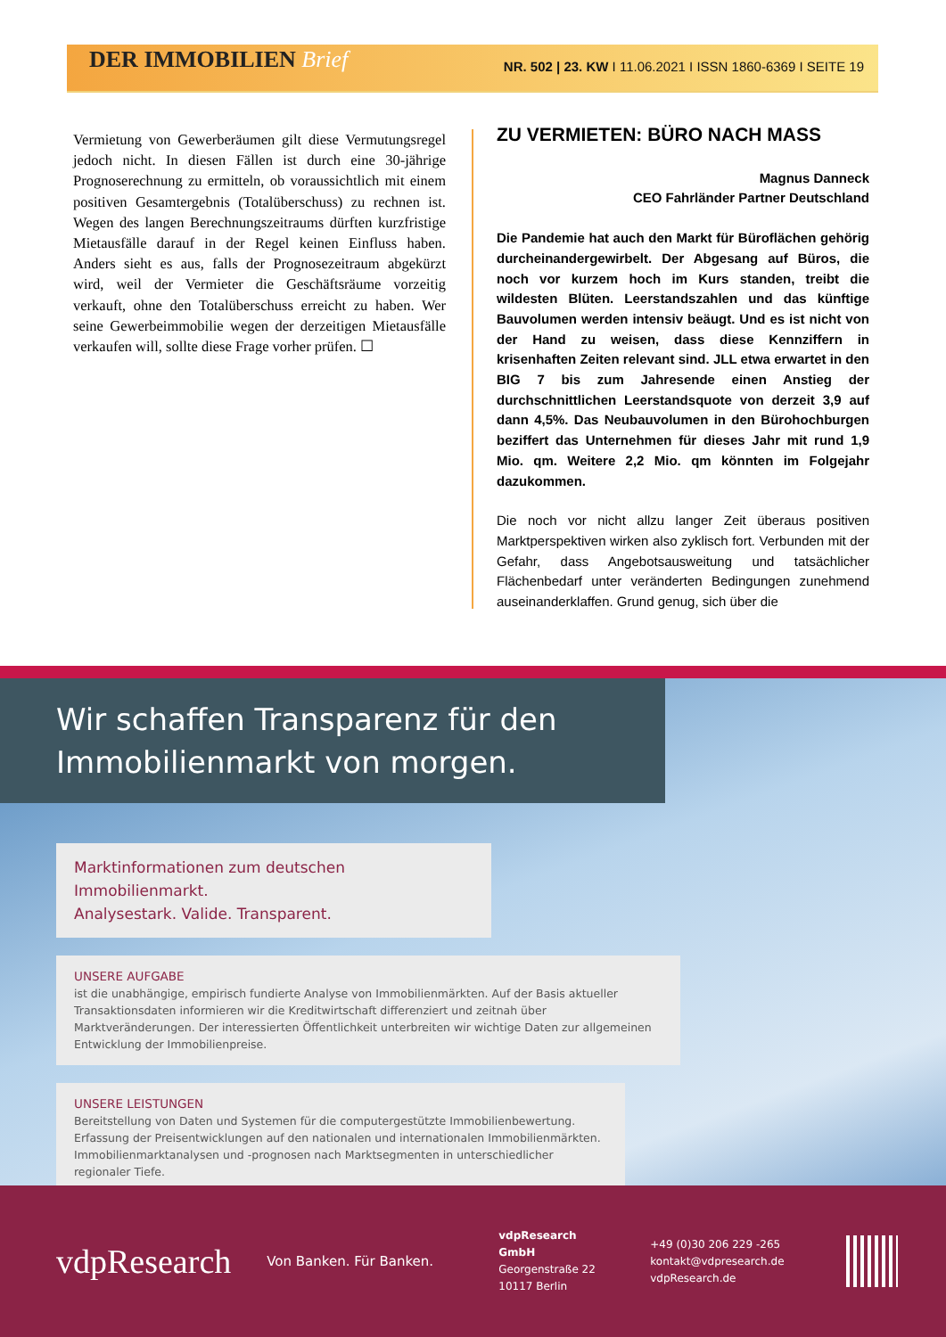DER IMMOBILIEN Brief
NR. 502 | 23. KW I 11.06.2021 I ISSN 1860-6369 I SEITE 19
Vermietung von Gewerberäumen gilt diese Vermutungsregel jedoch nicht. In diesen Fällen ist durch eine 30-jährige Prognoserechnung zu ermitteln, ob voraussichtlich mit einem positiven Gesamtergebnis (Totalüberschuss) zu rechnen ist. Wegen des langen Berechnungszeitraums dürften kurzfristige Mietausfälle darauf in der Regel keinen Einfluss haben. Anders sieht es aus, falls der Prognosezeitraum abgekürzt wird, weil der Vermieter die Geschäftsräume vorzeitig verkauft, ohne den Totalüberschuss erreicht zu haben. Wer seine Gewerbeimmobilie wegen der derzeitigen Mietausfälle verkaufen will, sollte diese Frage vorher prüfen. ☐
ZU VERMIETEN: BÜRO NACH MASS
Magnus Danneck
CEO Fahrländer Partner Deutschland
Die Pandemie hat auch den Markt für Büroflächen gehörig durcheinandergewirbelt. Der Abgesang auf Büros, die noch vor kurzem hoch im Kurs standen, treibt die wildesten Blüten. Leerstandszahlen und das künftige Bauvolumen werden intensiv beäugt. Und es ist nicht von der Hand zu weisen, dass diese Kennziffern in krisenhaften Zeiten relevant sind. JLL etwa erwartet in den BIG 7 bis zum Jahresende einen Anstieg der durchschnittlichen Leerstandsquote von derzeit 3,9 auf dann 4,5%. Das Neubauvolumen in den Bürohochburgen beziffert das Unternehmen für dieses Jahr mit rund 1,9 Mio. qm. Weitere 2,2 Mio. qm könnten im Folgejahr dazukommen.
Die noch vor nicht allzu langer Zeit überaus positiven Marktperspektiven wirken also zyklisch fort. Verbunden mit der Gefahr, dass Angebotsausweitung und tatsächlicher Flächenbedarf unter veränderten Bedingungen zunehmend auseinanderklaffen. Grund genug, sich über die
Wir schaffen Transparenz für den Immobilienmarkt von morgen.
Marktinformationen zum deutschen Immobilienmarkt.
Analysestark. Valide. Transparent.
UNSERE AUFGABE
ist die unabhängige, empirisch fundierte Analyse von Immobilienmärkten. Auf der Basis aktueller Transaktionsdaten informieren wir die Kreditwirtschaft differenziert und zeitnah über Marktveränderungen. Der interessierten Öffentlichkeit unterbreiten wir wichtige Daten zur allgemeinen Entwicklung der Immobilienpreise.
UNSERE LEISTUNGEN
Bereitstellung von Daten und Systemen für die computergestützte Immobilienbewertung.
Erfassung der Preisentwicklungen auf den nationalen und internationalen Immobilienmärkten.
Immobilienmarktanalysen und -prognosen nach Marktsegmenten in unterschiedlicher regionaler Tiefe.
vdpResearch
Von Banken. Für Banken.
vdpResearch GmbH
Georgenstraße 22
10117 Berlin
+49 (0)30 206 229 -265
kontakt@vdpresearch.de
vdpResearch.de